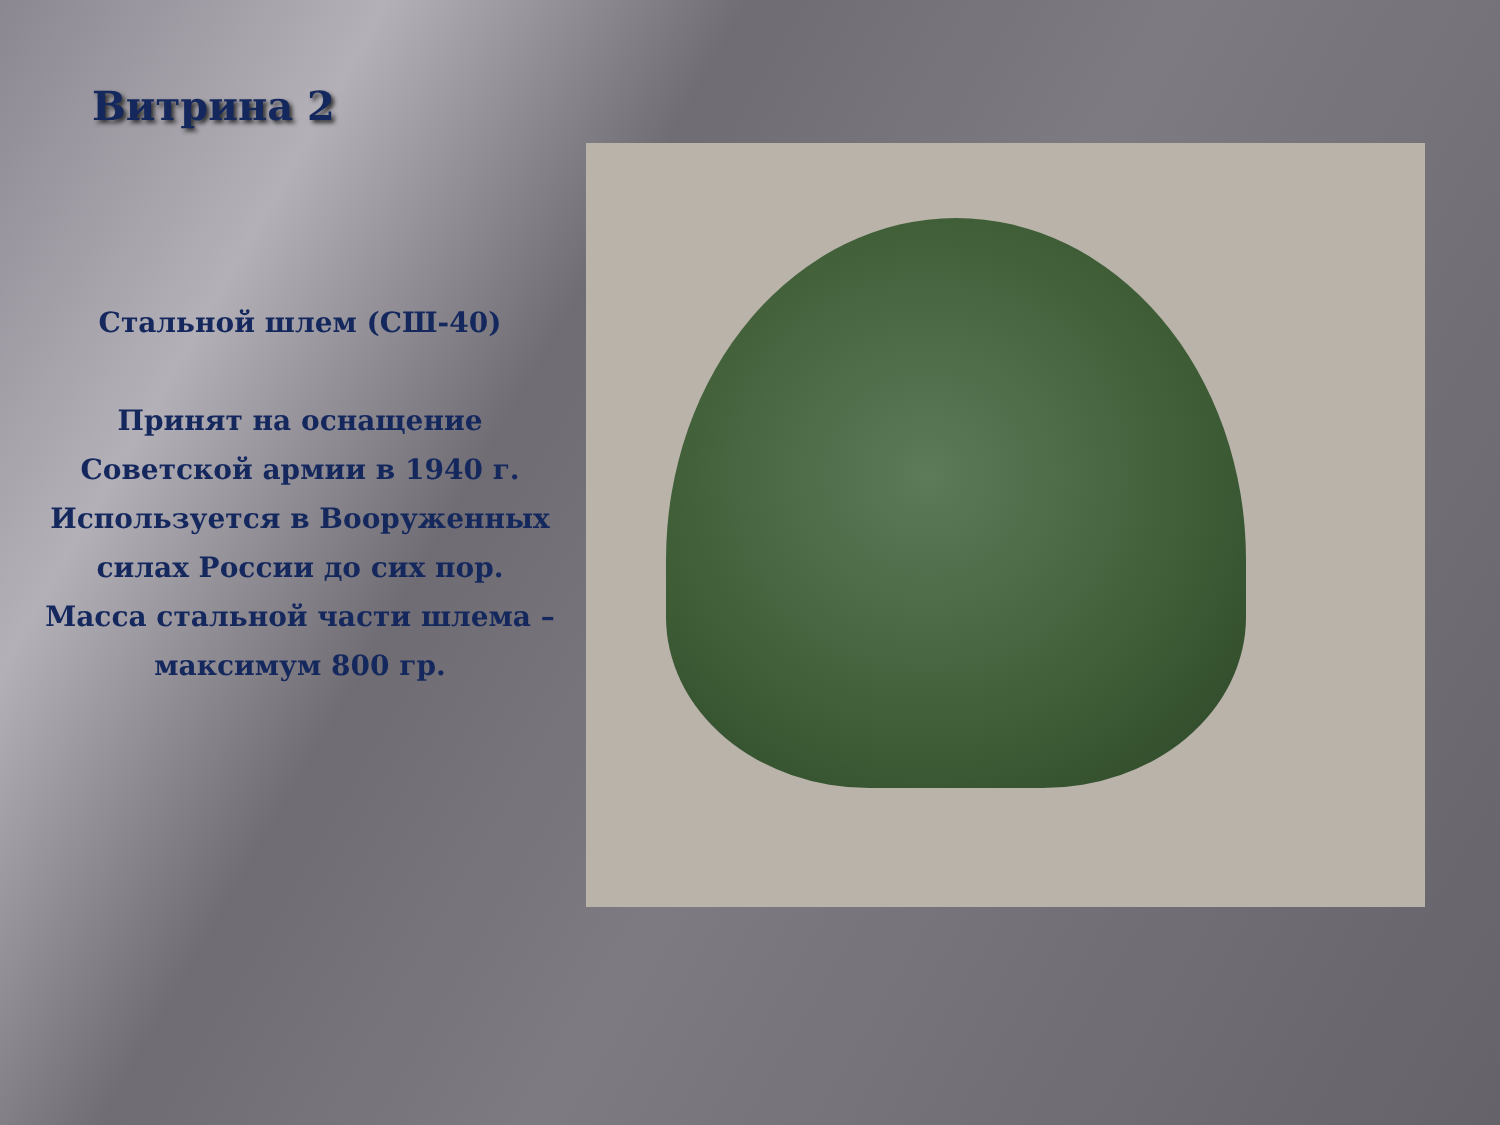Витрина 2
Стальной шлем (СШ-40)
Принят на оснащение Советской армии в 1940 г. Используется в Вооруженных силах России до сих пор.
Масса стальной части шлема – максимум 800 гр.